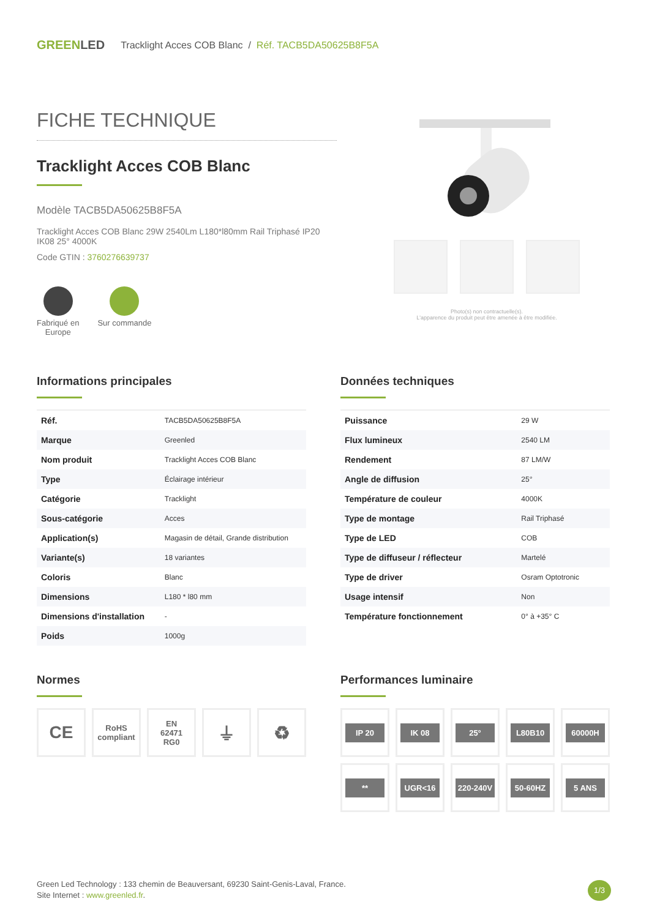GREENLED Tracklight Acces COB Blanc / Réf. TACB5DA50625B8F5A
FICHE TECHNIQUE
Tracklight Acces COB Blanc
Modèle TACB5DA50625B8F5A
Tracklight Acces COB Blanc 29W 2540Lm L180*l80mm Rail Triphasé IP20 IK08 25° 4000K
Code GTIN : 3760276639737
Fabriqué en
Europe
Sur commande
Photo(s) non contractuelle(s).
L'apparence du produit peut être amenée à être modifiée.
Informations principales
| Réf. | TACB5DA50625B8F5A |
| Marque | Greenled |
| Nom produit | Tracklight Acces COB Blanc |
| Type | Éclairage intérieur |
| Catégorie | Tracklight |
| Sous-catégorie | Acces |
| Application(s) | Magasin de détail, Grande distribution |
| Variante(s) | 18 variantes |
| Coloris | Blanc |
| Dimensions | L180 * l80 mm |
| Dimensions d'installation | - |
| Poids | 1000g |
Données techniques
| Puissance | 29 W |
| Flux lumineux | 2540 LM |
| Rendement | 87 LM/W |
| Angle de diffusion | 25° |
| Température de couleur | 4000K |
| Type de montage | Rail Triphasé |
| Type de LED | COB |
| Type de diffuseur / réflecteur | Martelé |
| Type de driver | Osram Optotronic |
| Usage intensif | Non |
| Température fonctionnement | 0° à +35° C |
Normes
CE
RoHS
compliant
EN
62471
RG0
⏚
♻
Performances luminaire
IP 20
IK 08
25°
L80B10
60000H
**
UGR<16
220-240V
50-60HZ
5 ANS
Green Led Technology : 133 chemin de Beauversant, 69230 Saint-Genis-Laval, France.
Site Internet : www.greenled.fr.
1/3